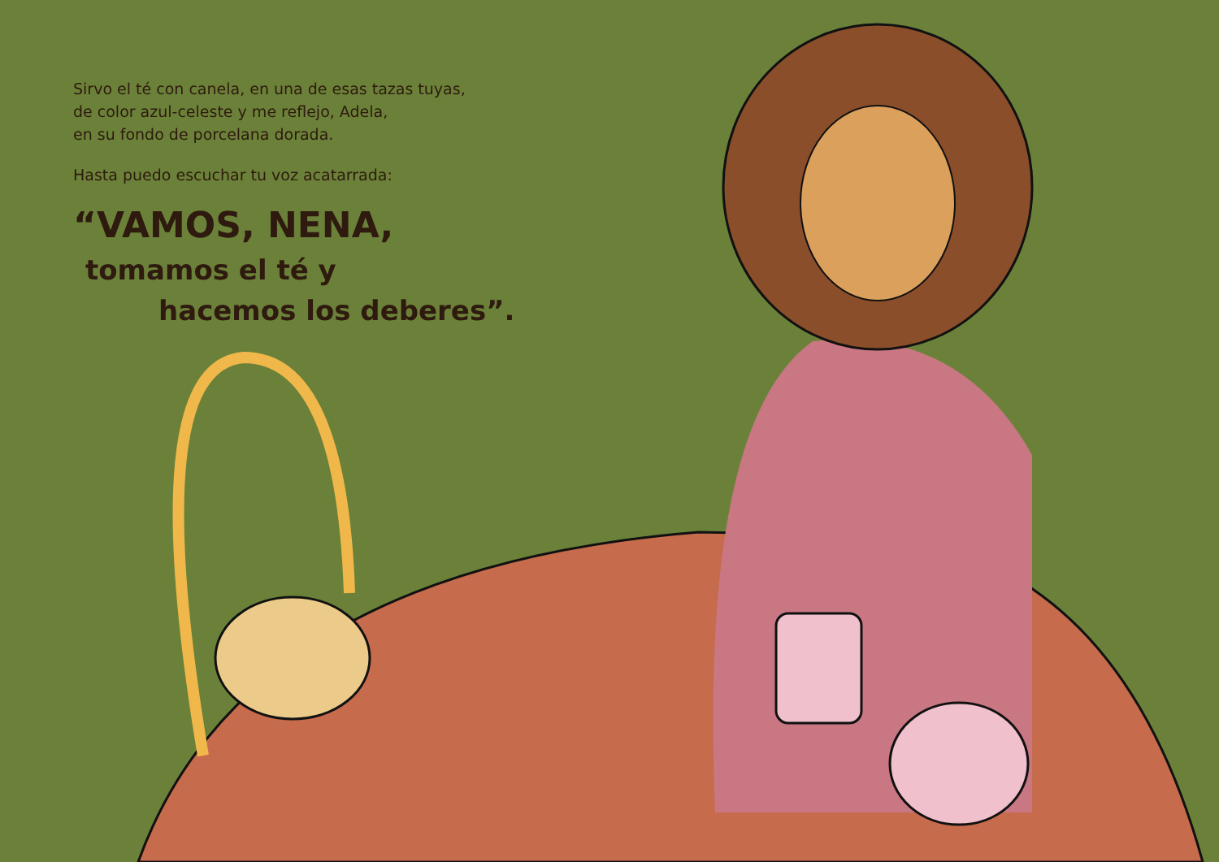Sirvo el té con canela, en una de esas tazas tuyas,
de color azul-celeste y me reflejo, Adela,
en su fondo de porcelana dorada.
Hasta puedo escuchar tu voz acatarrada:
“VAMOS, NENA,
tomamos el té y
hacemos los deberes”.